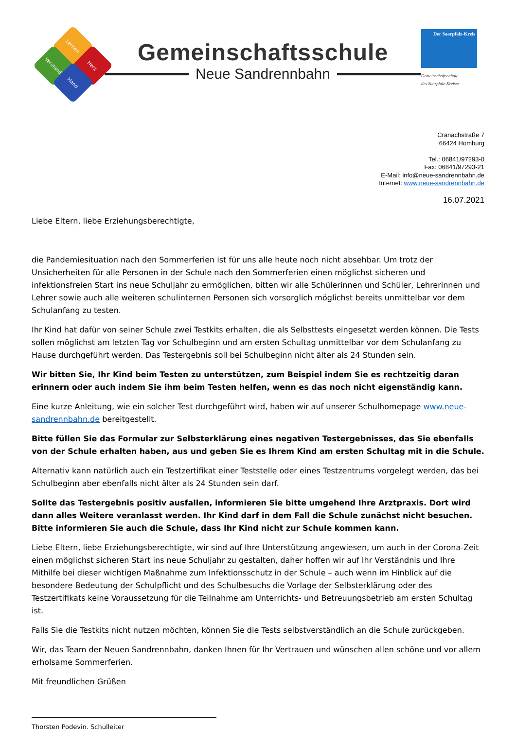Lernen
Herz
Verstand
Hand
Gemeinschaftsschule
Neue Sandrennbahn
Der Saarpfalz-Kreis
Gemeinschaftsschule
des Saarpfalz-Kreises
Cranachstraße 7
66424 Homburg
Tel.: 06841/97293-0
Fax: 06841/97293-21
E-Mail: info@neue-sandrennbahn.de
Internet: www.neue-sandrennbahn.de
16.07.2021
Liebe Eltern, liebe Erziehungsberechtigte,
die Pandemiesituation nach den Sommerferien ist für uns alle heute noch nicht absehbar. Um trotz der Unsicherheiten für alle Personen in der Schule nach den Sommerferien einen möglichst sicheren und infektionsfreien Start ins neue Schuljahr zu ermöglichen, bitten wir alle Schülerinnen und Schüler, Lehrerinnen und Lehrer sowie auch alle weiteren schulinternen Personen sich vorsorglich möglichst bereits unmittelbar vor dem Schulanfang zu testen.
Ihr Kind hat dafür von seiner Schule zwei Testkits erhalten, die als Selbsttests eingesetzt werden können. Die Tests sollen möglichst am letzten Tag vor Schulbeginn und am ersten Schultag unmittelbar vor dem Schulanfang zu Hause durchgeführt werden. Das Testergebnis soll bei Schulbeginn nicht älter als 24 Stunden sein.
Wir bitten Sie, Ihr Kind beim Testen zu unterstützen, zum Beispiel indem Sie es rechtzeitig daran erinnern oder auch indem Sie ihm beim Testen helfen, wenn es das noch nicht eigenständig kann.
Eine kurze Anleitung, wie ein solcher Test durchgeführt wird, haben wir auf unserer Schulhomepage www.neue-sandrennbahn.de bereitgestellt.
Bitte füllen Sie das Formular zur Selbsterklärung eines negativen Testergebnisses, das Sie ebenfalls von der Schule erhalten haben, aus und geben Sie es Ihrem Kind am ersten Schultag mit in die Schule.
Alternativ kann natürlich auch ein Testzertifikat einer Teststelle oder eines Testzentrums vorgelegt werden, das bei Schulbeginn aber ebenfalls nicht älter als 24 Stunden sein darf.
Sollte das Testergebnis positiv ausfallen, informieren Sie bitte umgehend Ihre Arztpraxis. Dort wird dann alles Weitere veranlasst werden. Ihr Kind darf in dem Fall die Schule zunächst nicht besuchen. Bitte informieren Sie auch die Schule, dass Ihr Kind nicht zur Schule kommen kann.
Liebe Eltern, liebe Erziehungsberechtigte, wir sind auf Ihre Unterstützung angewiesen, um auch in der Corona-Zeit einen möglichst sicheren Start ins neue Schuljahr zu gestalten, daher hoffen wir auf Ihr Verständnis und Ihre Mithilfe bei dieser wichtigen Maßnahme zum Infektionsschutz in der Schule – auch wenn im Hinblick auf die besondere Bedeutung der Schulpflicht und des Schulbesuchs die Vorlage der Selbsterklärung oder des Testzertifikats keine Voraussetzung für die Teilnahme am Unterrichts- und Betreuungsbetrieb am ersten Schultag ist.
Falls Sie die Testkits nicht nutzen möchten, können Sie die Tests selbstverständlich an die Schule zurückgeben.
Wir, das Team der Neuen Sandrennbahn, danken Ihnen für Ihr Vertrauen und wünschen allen schöne und vor allem erholsame Sommerferien.
Mit freundlichen Grüßen
Thorsten Podevin, Schulleiter